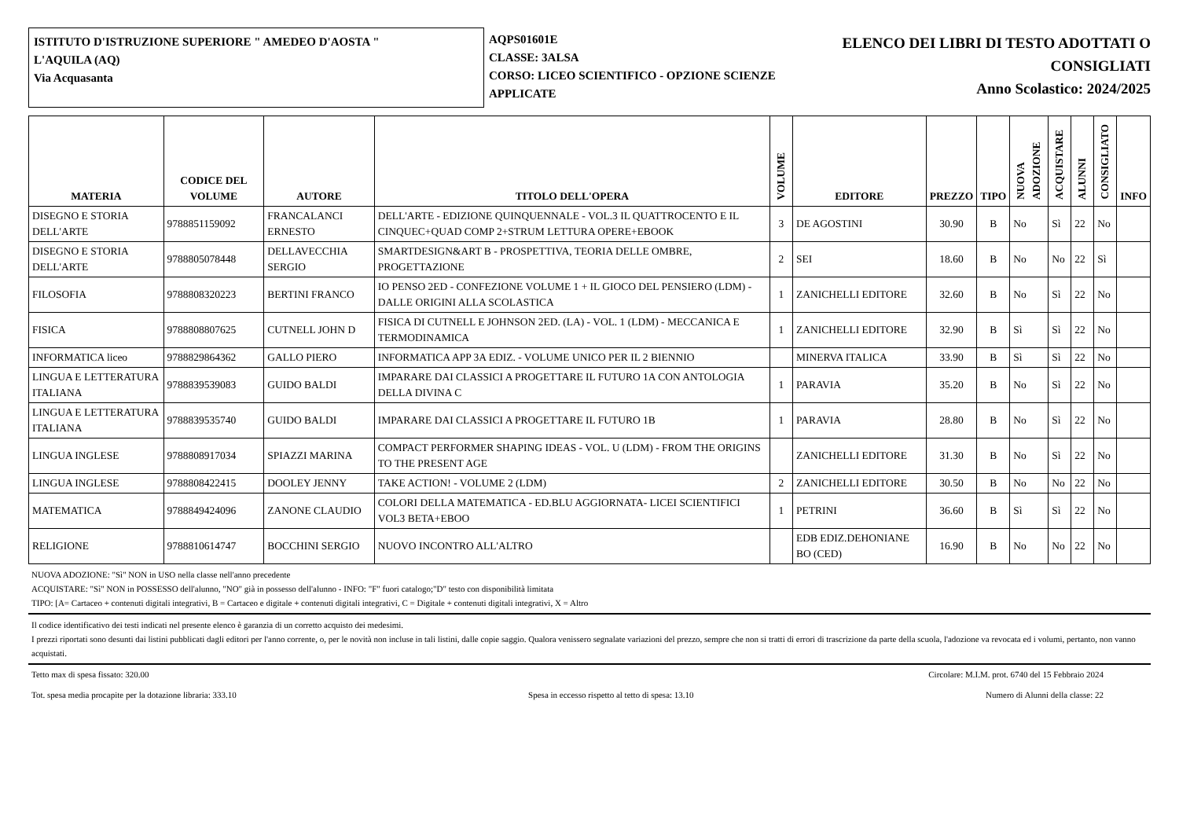ISTITUTO D'ISTRUZIONE SUPERIORE " AMEDEO D'AOSTA "
L'AQUILA (AQ)
Via Acquasanta
AQPS01601E
CLASSE: 3ALSA
CORSO: LICEO SCIENTIFICO - OPZIONE SCIENZE APPLICATE
ELENCO DEI LIBRI DI TESTO ADOTTATI O CONSIGLIATI
Anno Scolastico: 2024/2025
| MATERIA | CODICE DEL VOLUME | AUTORE | TITOLO DELL'OPERA | VOLUME | EDITORE | PREZZO | TIPO | NUOVA ADOZIONE | ACQUISTARE | ALUNNI | CONSIGLIATO | INFO |
| --- | --- | --- | --- | --- | --- | --- | --- | --- | --- | --- | --- | --- |
| DISEGNO E STORIA DELL'ARTE | 9788851159092 | FRANCALANCI ERNESTO | DELL'ARTE - EDIZIONE QUINQUENNALE - VOL.3 IL QUATTROCENTO E IL CINQUEC+QUAD COMP 2+STRUM LETTURA OPERE+EBOOK | 3 | DE AGOSTINI | 30.90 | B | No | Sì | 22 | No | |
| DISEGNO E STORIA DELL'ARTE | 9788805078448 | DELLAVECCHIA SERGIO | SMARTDESIGN&ART B - PROSPETTIVA, TEORIA DELLE OMBRE, PROGETTAZIONE | 2 | SEI | 18.60 | B | No | No | 22 | Sì | |
| FILOSOFIA | 9788808320223 | BERTINI FRANCO | IO PENSO 2ED - CONFEZIONE VOLUME 1 + IL GIOCO DEL PENSIERO (LDM) - DALLE ORIGINI ALLA SCOLASTICA | 1 | ZANICHELLI EDITORE | 32.60 | B | No | Sì | 22 | No | |
| FISICA | 9788808807625 | CUTNELL JOHN D | FISICA DI CUTNELL E JOHNSON 2ED. (LA) - VOL. 1 (LDM) - MECCANICA E TERMODINAMICA | 1 | ZANICHELLI EDITORE | 32.90 | B | Sì | Sì | 22 | No | |
| INFORMATICA liceo | 9788829864362 | GALLO PIERO | INFORMATICA APP 3A EDIZ. - VOLUME UNICO PER IL 2 BIENNIO | | MINERVA ITALICA | 33.90 | B | Sì | Sì | 22 | No | |
| LINGUA E LETTERATURA ITALIANA | 9788839539083 | GUIDO BALDI | IMPARARE DAI CLASSICI A PROGETTARE IL FUTURO 1A CON ANTOLOGIA DELLA DIVINA C | 1 | PARAVIA | 35.20 | B | No | Sì | 22 | No | |
| LINGUA E LETTERATURA ITALIANA | 9788839535740 | GUIDO BALDI | IMPARARE DAI CLASSICI A PROGETTARE IL FUTURO 1B | 1 | PARAVIA | 28.80 | B | No | Sì | 22 | No | |
| LINGUA INGLESE | 9788808917034 | SPIAZZI MARINA | COMPACT PERFORMER SHAPING IDEAS - VOL. U (LDM) - FROM THE ORIGINS TO THE PRESENT AGE | | ZANICHELLI EDITORE | 31.30 | B | No | Sì | 22 | No | |
| LINGUA INGLESE | 9788808422415 | DOOLEY JENNY | TAKE ACTION! - VOLUME 2 (LDM) | 2 | ZANICHELLI EDITORE | 30.50 | B | No | No | 22 | No | |
| MATEMATICA | 9788849424096 | ZANONE CLAUDIO | COLORI DELLA MATEMATICA - ED.BLU AGGIORNATA- LICEI SCIENTIFICI VOL3 BETA+EBOO | 1 | PETRINI | 36.60 | B | Sì | Sì | 22 | No | |
| RELIGIONE | 9788810614747 | BOCCHINI SERGIO | NUOVO INCONTRO ALL'ALTRO | | EDB EDIZ.DEHONIANE BO (CED) | 16.90 | B | No | No | 22 | No | |
NUOVA ADOZIONE: "Sì" NON in USO nella classe nell'anno precedente
ACQUISTARE: "Sì" NON in POSSESSO dell'alunno, "NO" già in possesso dell'alunno - INFO: "F" fuori catalogo;"D" testo con disponibilità limitata
TIPO: [A= Cartaceo + contenuti digitali integrativi, B = Cartaceo e digitale + contenuti digitali integrativi, C = Digitale + contenuti digitali integrativi, X = Altro
Il codice identificativo dei testi indicati nel presente elenco è garanzia di un corretto acquisto dei medesimi.
I prezzi riportati sono desunti dai listini pubblicati dagli editori per l'anno corrente, o, per le novità non incluse in tali listini, dalle copie saggio. Qualora venissero segnalate variazioni del prezzo, sempre che non si tratti di errori di trascrizione da parte della scuola, l'adozione va revocata ed i volumi, pertanto, non vanno acquistati.
Tetto max di spesa fissato: 320.00 Circolare: M.I.M. prot. 6740 del 15 Febbraio 2024
Tot. spesa media procapite per la dotazione libraria: 333.10 Spesa in eccesso rispetto al tetto di spesa: 13.10 Numero di Alunni della classe: 22